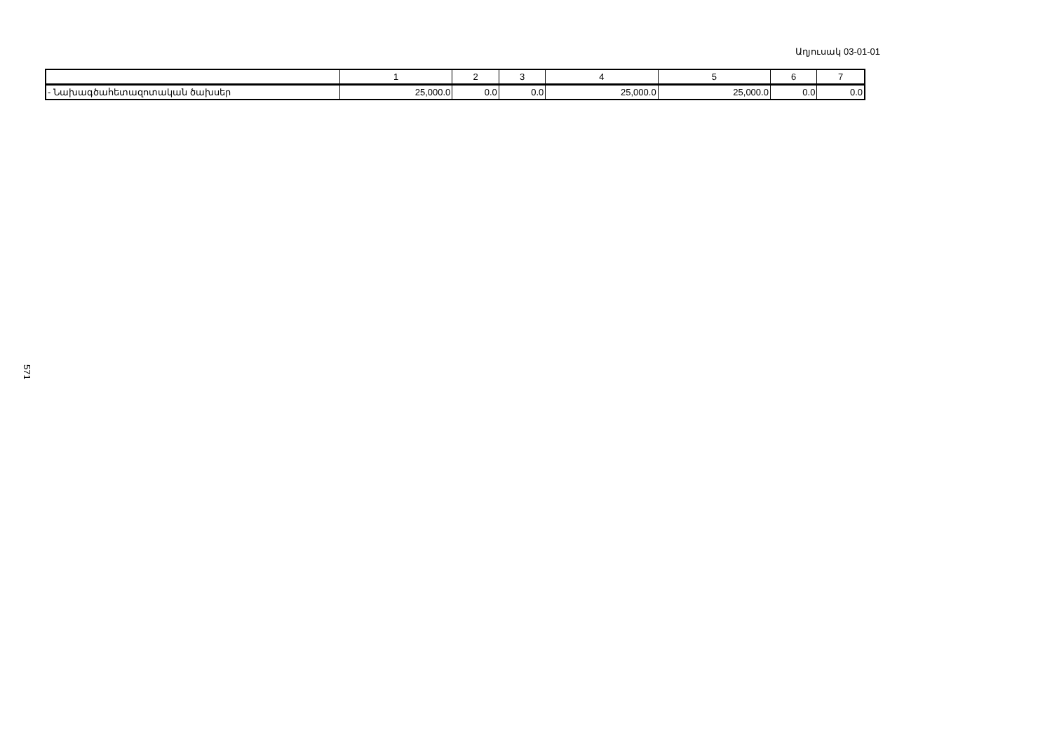Աղյուսակ 03-01-01
| | 1 | 2 | 3 | 4 | 5 | 6 | 7 |
| - Նախագծահետազոտական ծախսեր | 25,000.0 | 0.0 | 0.0 | 25,000.0 | 25,000.0 | 0.0 | 0.0 |
571